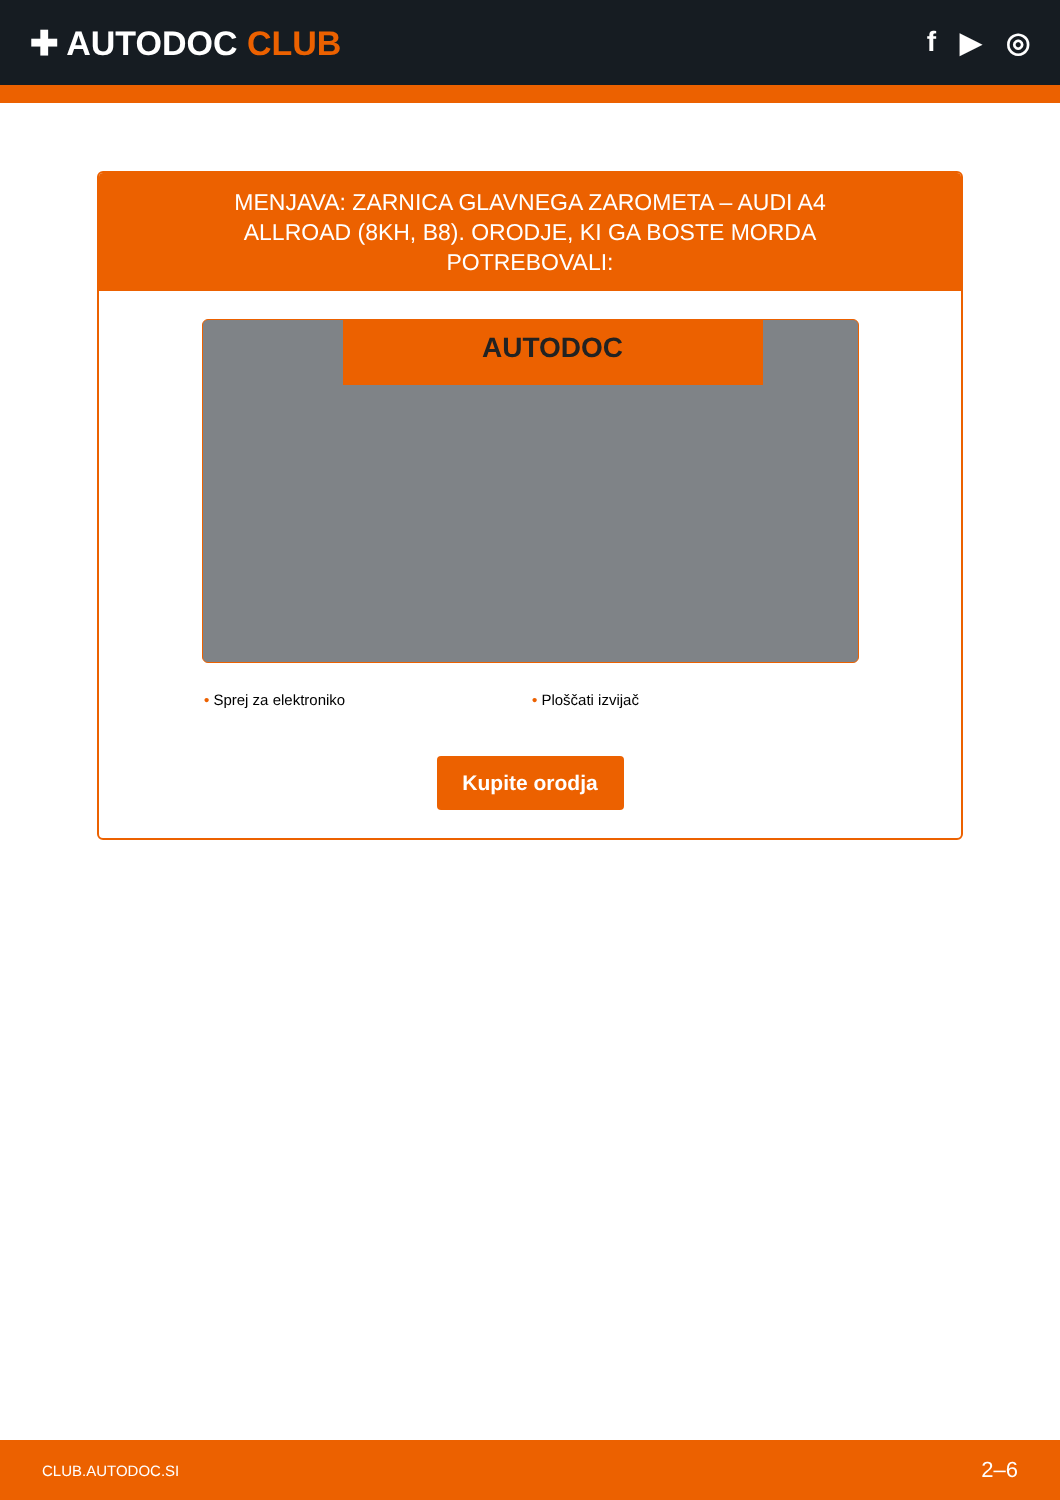✚ AUTODOC CLUB
f ▶ ◎
MENJAVA: ZARNICA GLAVNEGA ZAROMETA – AUDI A4 ALLROAD (8KH, B8). ORODJE, KI GA BOSTE MORDA POTREBOVALI:
AUTODOC
• Sprej za elektroniko • Ploščati izvijač
Kupite orodja
CLUB.AUTODOC.SI 2–6